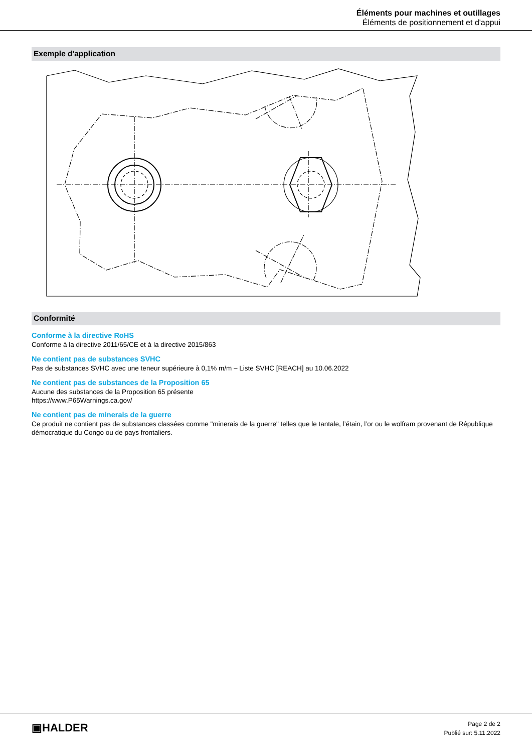Éléments pour machines et outillages
Éléments de positionnement et d'appui
Exemple d'application
Conformité
Conforme à la directive RoHS
Conforme à la directive 2011/65/CE et à la directive 2015/863
Ne contient pas de substances SVHC
Pas de substances SVHC avec une teneur supérieure à 0,1% m/m – Liste SVHC [REACH] au 10.06.2022
Ne contient pas de substances de la Proposition 65
Aucune des substances de la Proposition 65 présente
https://www.P65Warnings.ca.gov/
Ne contient pas de minerais de la guerre
Ce produit ne contient pas de substances classées comme "minerais de la guerre" telles que le tantale, l’étain, l’or ou le wolfram provenant de République démocratique du Congo ou de pays frontaliers.
▣HALDER
Page 2 de 2
Publié sur: 5.11.2022